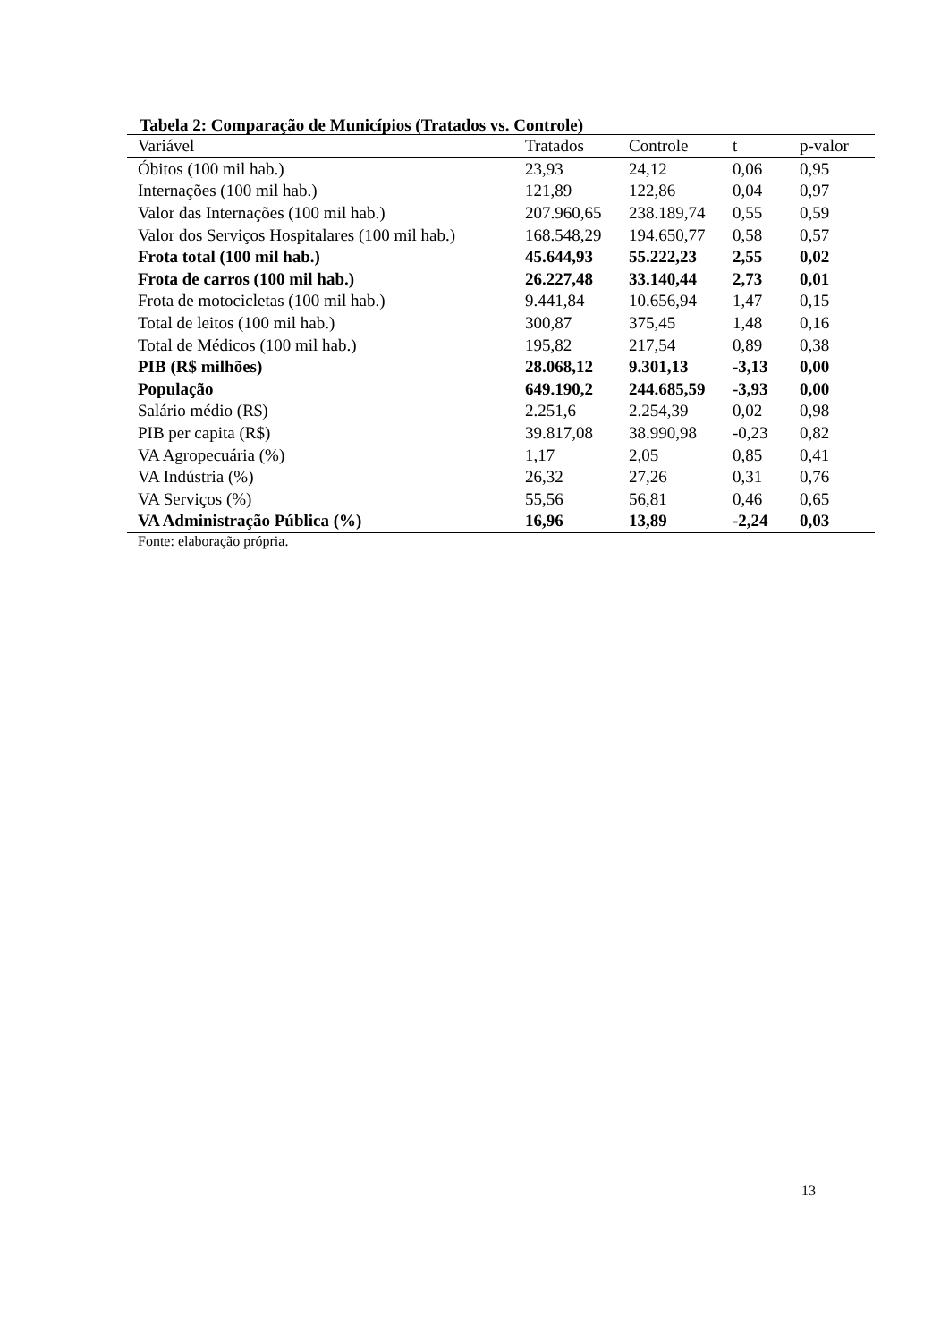Tabela 2: Comparação de Municípios (Tratados vs. Controle)
| Variável | Tratados | Controle | t | p-valor |
| --- | --- | --- | --- | --- |
| Óbitos (100 mil hab.) | 23,93 | 24,12 | 0,06 | 0,95 |
| Internações (100 mil hab.) | 121,89 | 122,86 | 0,04 | 0,97 |
| Valor das Internações (100 mil hab.) | 207.960,65 | 238.189,74 | 0,55 | 0,59 |
| Valor dos Serviços Hospitalares (100 mil hab.) | 168.548,29 | 194.650,77 | 0,58 | 0,57 |
| Frota total (100 mil hab.) | 45.644,93 | 55.222,23 | 2,55 | 0,02 |
| Frota de carros (100 mil hab.) | 26.227,48 | 33.140,44 | 2,73 | 0,01 |
| Frota de motocicletas (100 mil hab.) | 9.441,84 | 10.656,94 | 1,47 | 0,15 |
| Total de leitos (100 mil hab.) | 300,87 | 375,45 | 1,48 | 0,16 |
| Total de Médicos (100 mil hab.) | 195,82 | 217,54 | 0,89 | 0,38 |
| PIB (R$ milhões) | 28.068,12 | 9.301,13 | -3,13 | 0,00 |
| População | 649.190,2 | 244.685,59 | -3,93 | 0,00 |
| Salário médio (R$) | 2.251,6 | 2.254,39 | 0,02 | 0,98 |
| PIB per capita (R$) | 39.817,08 | 38.990,98 | -0,23 | 0,82 |
| VA Agropecuária (%) | 1,17 | 2,05 | 0,85 | 0,41 |
| VA Indústria (%) | 26,32 | 27,26 | 0,31 | 0,76 |
| VA Serviços (%) | 55,56 | 56,81 | 0,46 | 0,65 |
| VA Administração Pública (%) | 16,96 | 13,89 | -2,24 | 0,03 |
Fonte: elaboração própria.
13